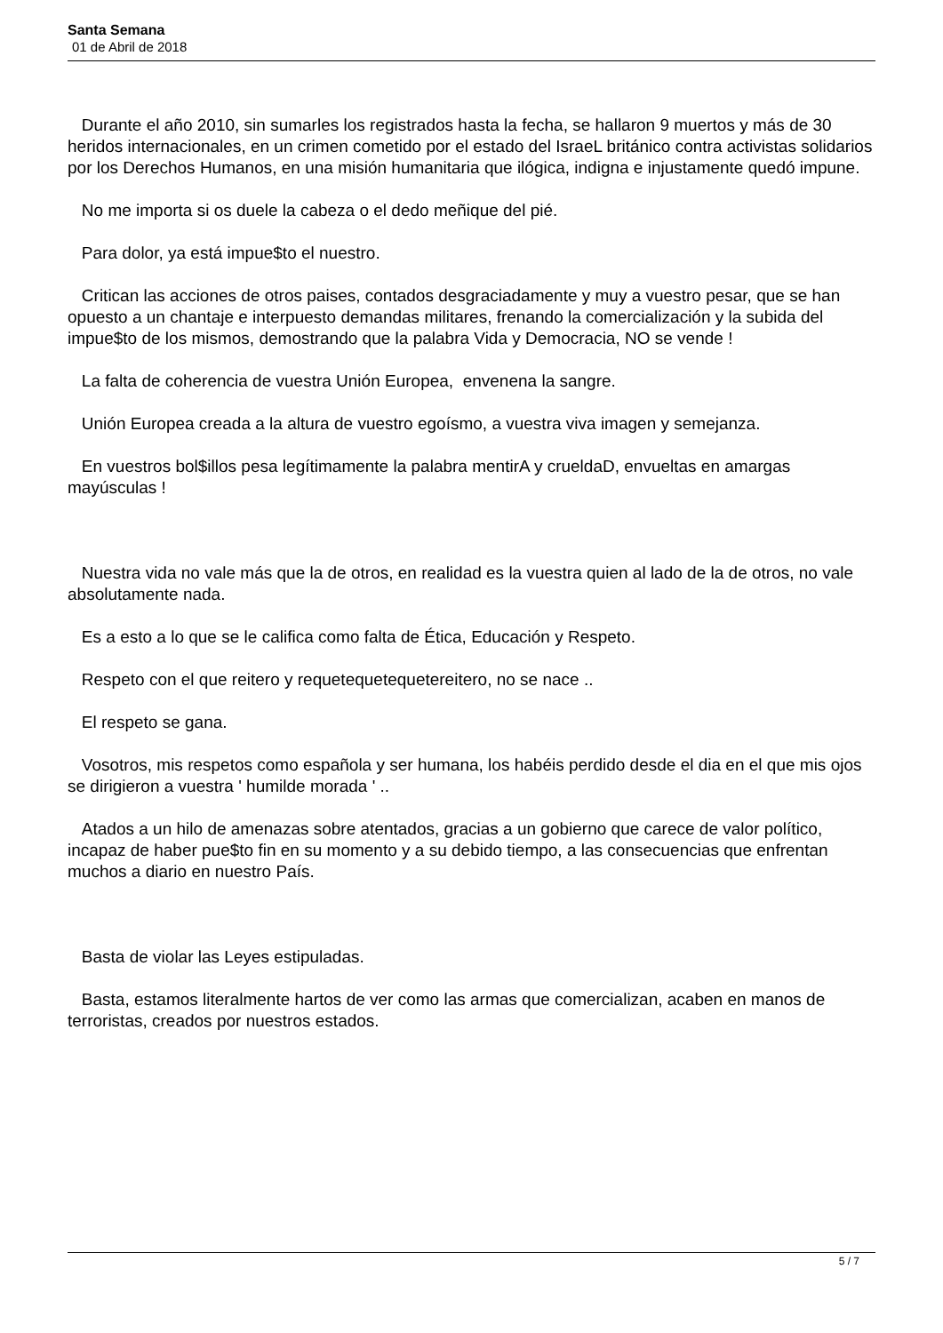Santa Semana
01 de Abril de 2018
Durante el año 2010, sin sumarles los registrados hasta la fecha, se hallaron 9 muertos y más de 30 heridos internacionales, en un crimen cometido por el estado del IsraeL británico contra activistas solidarios por los Derechos Humanos, en una misión humanitaria que ilógica, indigna e injustamente quedó impune.
No me importa si os duele la cabeza o el dedo meñique del pié.
Para dolor, ya está impue$to el nuestro.
Critican las acciones de otros paises, contados desgraciadamente y muy a vuestro pesar, que se han opuesto a un chantaje e interpuesto demandas militares, frenando la comercialización y la subida del impue$to de los mismos, demostrando que la palabra Vida y Democracia, NO se vende !
La falta de coherencia de vuestra Unión Europea, envenena la sangre.
Unión Europea creada a la altura de vuestro egoísmo, a vuestra viva imagen y semejanza.
En vuestros bol$illos pesa legítimamente la palabra mentirA y crueldaD, envueltas en amargas mayúsculas !
Nuestra vida no vale más que la de otros, en realidad es la vuestra quien al lado de la de otros, no vale absolutamente nada.
Es a esto a lo que se le califica como falta de Ética, Educación y Respeto.
Respeto con el que reitero y requetequetequetereitero, no se nace ..
El respeto se gana.
Vosotros, mis respetos como española y ser humana, los habéis perdido desde el dia en el que mis ojos se dirigieron a vuestra ' humilde morada ' ..
Atados a un hilo de amenazas sobre atentados, gracias a un gobierno que carece de valor político, incapaz de haber pue$to fin en su momento y a su debido tiempo, a las consecuencias que enfrentan muchos a diario en nuestro País.
Basta de violar las Leyes estipuladas.
Basta, estamos literalmente hartos de ver como las armas que comercializan, acaben en manos de terroristas, creados por nuestros estados.
5 / 7